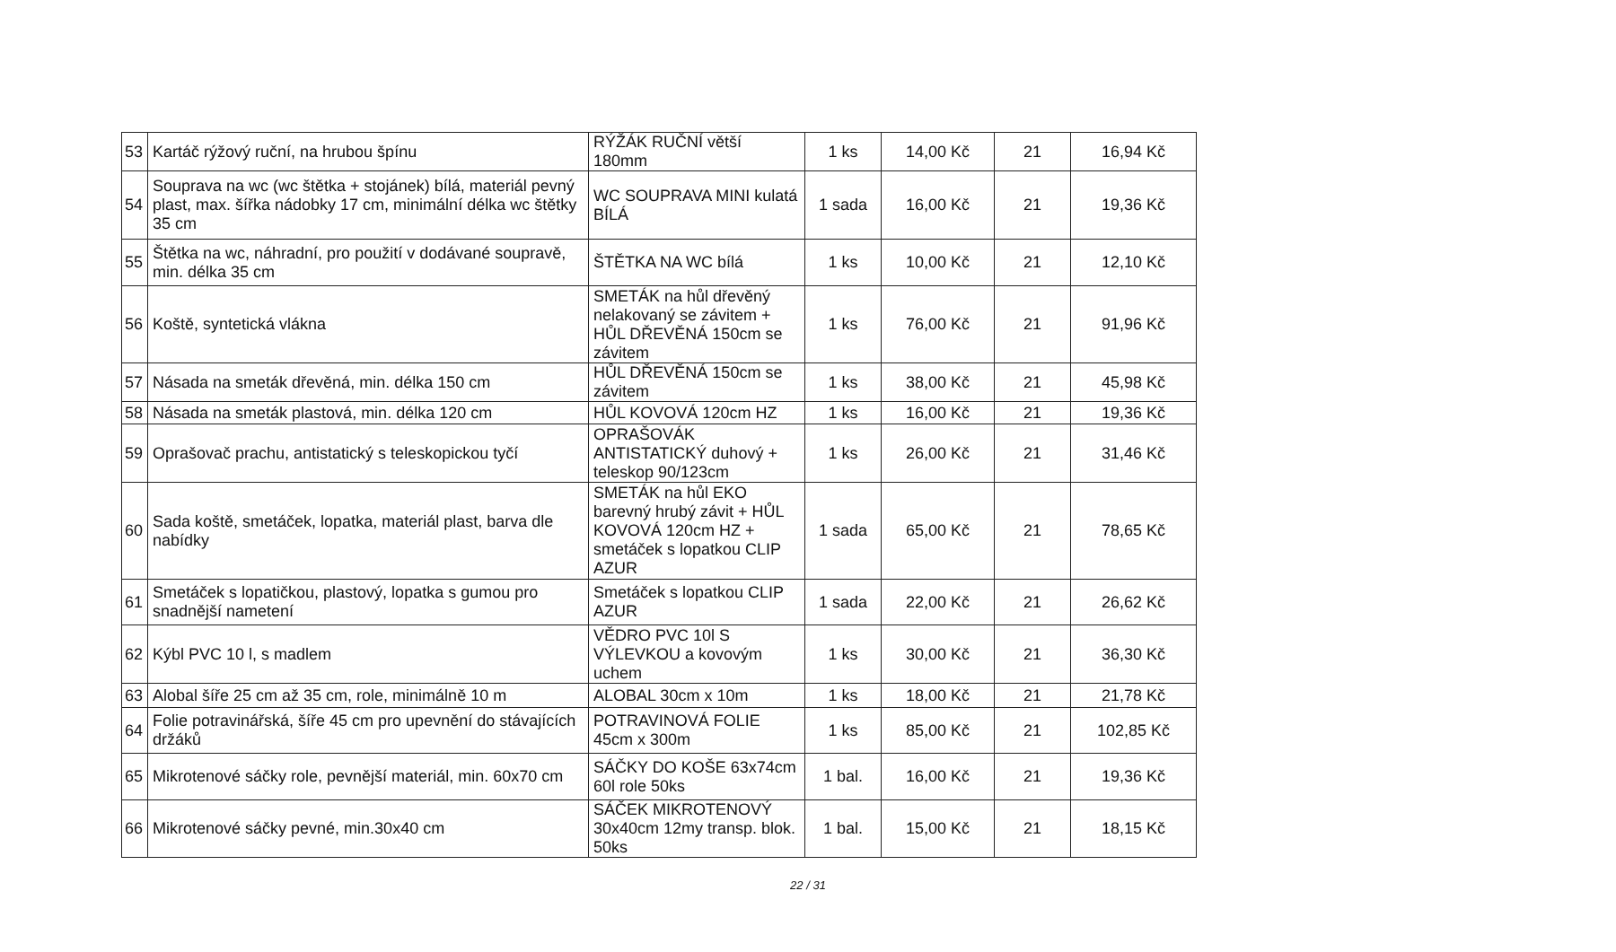| 53 | Kartáč rýžový ruční, na hrubou špínu | RÝŽÁK RUČNÍ větší 180mm | 1 ks | 14,00 Kč | 21 | 16,94 Kč |
| 54 | Souprava na wc (wc štětka + stojánek) bílá, materiál pevný plast, max. šířka nádobky 17 cm, minimální délka wc štětky 35 cm | WC SOUPRAVA MINI kulatá BÍLÁ | 1 sada | 16,00 Kč | 21 | 19,36 Kč |
| 55 | Štětka na wc, náhradní, pro použití v dodávané soupravě, min. délka 35 cm | ŠTĚTKA NA WC bílá | 1 ks | 10,00 Kč | 21 | 12,10 Kč |
| 56 | Koště, syntetická vlákna | SMETÁK na hůl dřevěný nelakovaný se závitem + HŮL DŘEVĚNÁ 150cm se závitem | 1 ks | 76,00 Kč | 21 | 91,96 Kč |
| 57 | Násada na smeták dřevěná, min. délka 150 cm | HŮL DŘEVĚNÁ 150cm se závitem | 1 ks | 38,00 Kč | 21 | 45,98 Kč |
| 58 | Násada na smeták plastová, min. délka 120 cm | HŮL KOVOVÁ 120cm HZ | 1 ks | 16,00 Kč | 21 | 19,36 Kč |
| 59 | Oprašovač prachu, antistatický s teleskopickou tyčí | OPRAŠOVÁK ANTISTATICKÝ duhový + teleskop 90/123cm | 1 ks | 26,00 Kč | 21 | 31,46 Kč |
| 60 | Sada koště, smetáček, lopatka, materiál plast, barva dle nabídky | SMETÁK na hůl EKO barevný hrubý závit + HŮL KOVOVÁ 120cm HZ + smetáček s lopatkou CLIP AZUR | 1 sada | 65,00 Kč | 21 | 78,65 Kč |
| 61 | Smetáček s lopatičkou, plastový, lopatka s gumou pro snadnější nametení | Smetáček s lopatkou CLIP AZUR | 1 sada | 22,00 Kč | 21 | 26,62 Kč |
| 62 | Kýbl PVC 10 l, s madlem | VĚDRO PVC 10l S VÝLEVKOU a kovovým uchem | 1 ks | 30,00 Kč | 21 | 36,30 Kč |
| 63 | Alobal šíře 25 cm až 35 cm, role, minimálně 10 m | ALOBAL 30cm x 10m | 1 ks | 18,00 Kč | 21 | 21,78 Kč |
| 64 | Folie potravinářská, šíře 45 cm pro upevnění do stávajících držáků | POTRAVINOVÁ FOLIE 45cm x 300m | 1 ks | 85,00 Kč | 21 | 102,85 Kč |
| 65 | Mikrotenové sáčky role, pevnější materiál, min. 60x70 cm | SÁČKY DO KOŠE 63x74cm 60l role 50ks | 1 bal. | 16,00 Kč | 21 | 19,36 Kč |
| 66 | Mikrotenové sáčky pevné, min.30x40 cm | SÁČEK MIKROTENOVÝ 30x40cm 12my transp. blok. 50ks | 1 bal. | 15,00 Kč | 21 | 18,15 Kč |
22 / 31